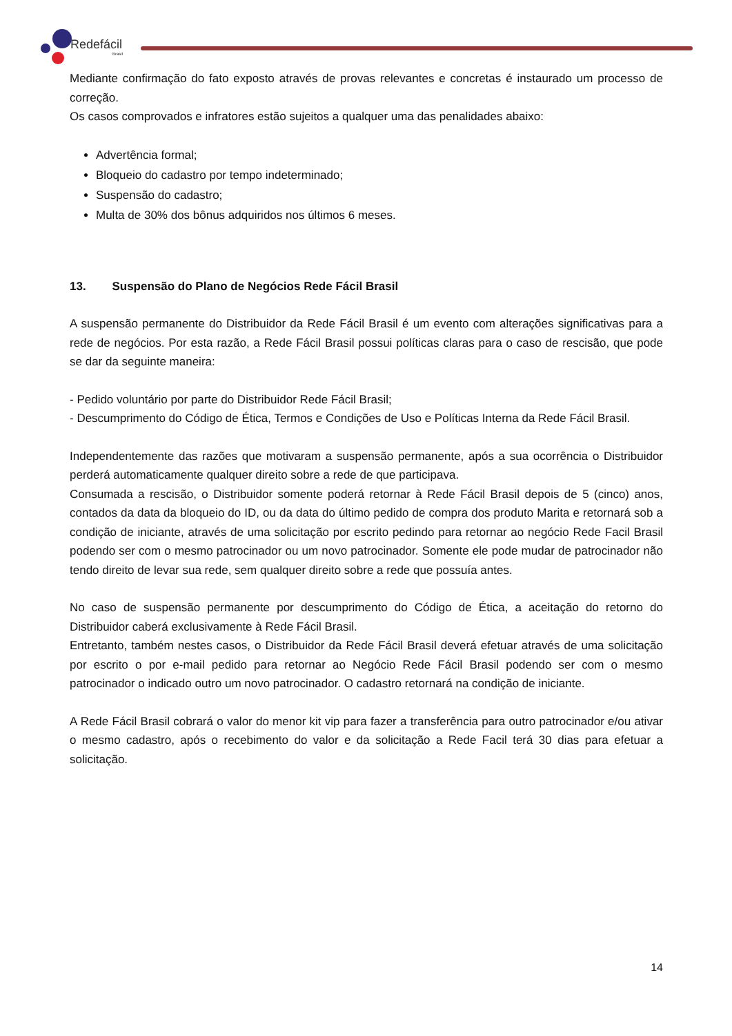Redefácil
Brasil
Mediante confirmação do fato exposto através de provas relevantes e concretas é instaurado um processo de correção.
Os casos comprovados e infratores estão sujeitos a qualquer uma das penalidades abaixo:
Advertência formal;
Bloqueio do cadastro por tempo indeterminado;
Suspensão do cadastro;
Multa de 30% dos bônus adquiridos nos últimos 6 meses.
13. Suspensão do Plano de Negócios Rede Fácil Brasil
A suspensão permanente do Distribuidor da Rede Fácil Brasil é um evento com alterações significativas para a rede de negócios. Por esta razão, a Rede Fácil Brasil possui políticas claras para o caso de rescisão, que pode se dar da seguinte maneira:
- Pedido voluntário por parte do Distribuidor Rede Fácil Brasil;
- Descumprimento do Código de Ética, Termos e Condições de Uso e Políticas Interna da Rede Fácil Brasil.
Independentemente das razões que motivaram a suspensão permanente, após a sua ocorrência o Distribuidor perderá automaticamente qualquer direito sobre a rede de que participava.
Consumada a rescisão, o Distribuidor somente poderá retornar à Rede Fácil Brasil depois de 5 (cinco) anos, contados da data da bloqueio do ID, ou da data do último pedido de compra dos produto Marita e retornará sob a condição de iniciante, através de uma solicitação por escrito pedindo para retornar ao negócio Rede Facil Brasil podendo ser com o mesmo patrocinador ou um novo patrocinador. Somente ele pode mudar de patrocinador não tendo direito de levar sua rede, sem qualquer direito sobre a rede que possuía antes.
No caso de suspensão permanente por descumprimento do Código de Ética, a aceitação do retorno do Distribuidor caberá exclusivamente à Rede Fácil Brasil.
Entretanto, também nestes casos, o Distribuidor da Rede Fácil Brasil deverá efetuar através de uma solicitação por escrito o por e-mail pedido para retornar ao Negócio Rede Fácil Brasil podendo ser com o mesmo patrocinador o indicado outro um novo patrocinador. O cadastro retornará na condição de iniciante.
A Rede Fácil Brasil cobrará o valor do menor kit vip para fazer a transferência para outro patrocinador e/ou ativar o mesmo cadastro, após o recebimento do valor e da solicitação a Rede Facil terá 30 dias para efetuar a solicitação.
14